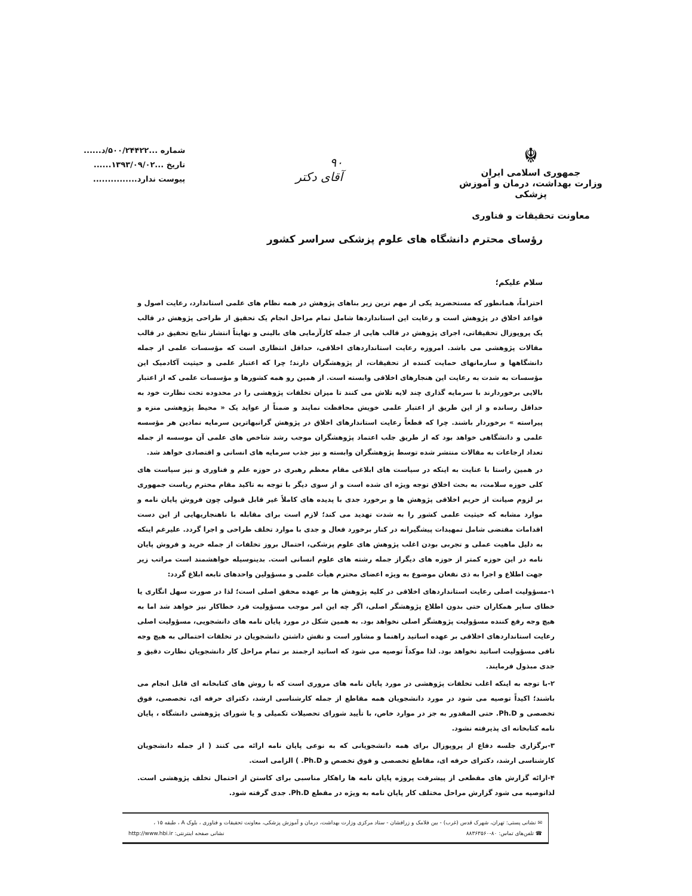☬
جمهوری اسلامی ایران
وزارت بهداشت، درمان و آموزش پزشکی
معاونت تحقیقات و فناوری
۹۰
آقای دکتر
شماره ...۵۰۰/۲۴۴۲۲/د......
تاریخ ...۱۳۹۳/۰۹/۰۲......
پیوست ندارد...............
رؤسای محترم دانشگاه های علوم پزشکی سراسر کشور
سلام علیکم؛
احتراماً، همانطور که مستحضرید یکی از مهم ترین زیر بناهای پژوهش در همه نظام های علمی استاندارد، رعایت اصول و قواعد اخلاق در پژوهش است و رعایت این استانداردها شامل تمام مراحل انجام یک تحقیق از طراحی پژوهش در قالب یک پروپوزال تحقیقاتی، اجرای پژوهش در قالب هایی از جمله کارآزمایی های بالینی و نهایتاً انتشار نتایج تحقیق در قالب مقالات پژوهشی می باشد. امروزه رعایت استانداردهای اخلاقی، حداقل انتظاری است که مؤسسات علمی از جمله دانشگاهها و سازمانهای حمایت کننده از تحقیقات، از پژوهشگران دارند؛ چرا که اعتبار علمی و حیثیت آکادمیک این مؤسسات به شدت به رعایت این هنجارهای اخلاقی وابسته است. از همین رو همه کشورها و مؤسسات علمی که از اعتبار بالایی برخوردارند با سرمایه گذاری چند لایه تلاش می کنند تا میزان تخلفات پژوهشی را در محدوده تحت نظارت خود به حداقل رسانده و از این طریق از اعتبار علمی خویش محافظت نمایند و ضمناً از عواید یک « محیط پژوهشی منزه و پیراسته » برخوردار باشند. چرا که قطعاً رعایت استاندارهای اخلاق در پژوهش گرانبهاترین سرمایه نمادین هر مؤسسه علمی و دانشگاهی خواهد بود که از طریق جلب اعتماد پژوهشگران موجب رشد شاخص های علمی آن موسسه از جمله تعداد ارجاعات به مقالات منتشر شده توسط پژوهشگران وابسته و نیز جذب سرمایه های انسانی و اقتصادی خواهد شد.
در همین راستا با عنایت به اینکه در سیاست های ابلاغی مقام معظم رهبری در حوزه علم و فناوری و نیز سیاست های کلی حوزه سلامت، به بحث اخلاق توجه ویژه ای شده است و از سوی دیگر با توجه به تاکید مقام محترم ریاست جمهوری بر لزوم صیانت از حریم اخلاقی پژوهش ها و برخورد جدی با پدیده های کاملاً غیر قابل قبولی چون فروش پایان نامه و موارد مشابه که حیثیت علمی کشور را به شدت تهدید می کند؛ لازم است برای مقابله با ناهنجاریهایی از این دست اقدامات مقتضی شامل تمهیدات پیشگیرانه در کنار برخورد فعال و جدی با موارد تخلف طراحی و اجرا گردد. علیرغم اینکه به دلیل ماهیت عملی و تجربی بودن اغلب پژوهش های علوم پزشکی، احتمال بروز تخلفات از جمله خرید و فروش پایان نامه در این حوزه کمتر از حوزه های دیگراز جمله رشته های علوم انسانی است. بدینوسیله خواهشمند است مراتب زیر جهت اطلاع و اجرا به ذی نفعان موضوع به ویژه اعضای محترم هیأت علمی و مسؤولین واحدهای تابعه ابلاغ گردد:
۱-مسؤولیت اصلی رعایت استانداردهای اخلاقی در کلیه پژوهش ها بر عهده محقق اصلی است؛ لذا در صورت سهل انگاری یا خطای سایر همکاران حتی بدون اطلاع پژوهشگر اصلی، اگر چه این امر موجب مسؤولیت فرد خطاکار نیز خواهد شد اما به هیچ وجه رفع کننده مسؤولیت پژوهشگر اصلی نخواهد بود. به همین شکل در مورد پایان نامه های دانشجویی، مسؤولیت اصلی رعایت استانداردهای اخلاقی بر عهده اساتید راهنما و مشاور است و نقش داشتن دانشجویان در تخلفات احتمالی به هیچ وجه نافی مسؤولیت اساتید نخواهد بود. لذا موکداً توصیه می شود که اساتید ارجمند بر تمام مراحل کار دانشجویان نظارت دقیق و جدی مبذول فرمایند.
۲-با توجه به اینکه اغلب تخلفات پژوهشی در مورد پایان نامه های مروری است که با روش های کتابخانه ای قابل انجام می باشند؛ اکیداً توصیه می شود در مورد دانشجویان همه مقاطع از جمله کارشناسی ارشد، دکترای حرفه ای، تخصصی، فوق تخصصی و Ph.D. حتی المقدور به جز در موارد خاص، با تأیید شورای تحصیلات تکمیلی و یا شورای پژوهشی دانشگاه ، پایان نامه کتابخانه ای پذیرفته نشود.
۳-برگزاری جلسه دفاع از پروپوزال برای همه دانشجویانی که به نوعی پایان نامه ارائه می کنند ( از جمله دانشجویان کارشناسی ارشد، دکترای حرفه ای، مقاطع تخصصی و فوق تخصص و Ph.D. ) الزامی است.
۴-ارائه گزارش های مقطعی از پیشرفت پروژه پایان نامه ها راهکار مناسبی برای کاستن از احتمال تخلف پژوهشی است. لذاتوصیه می شود گزارش مراحل مختلف کار پایان نامه به ویژه در مقطع Ph.D. جدی گرفته شود.
✉ نشانی پستی: تهران، شهرک قدس (غرب) - بین فلامک و زرافشان - ستاد مرکزی وزارت بهداشت، درمان و آموزش پزشکی، معاونت تحقیقات و فناوری ، بلوک A ، طبقه ۱۵ ،
☎ تلفن‌های تماس: ۸۰-۸۸۳۶۳۵۶۰ نشانی صفحه اینترنتی: http://www.hbi.ir